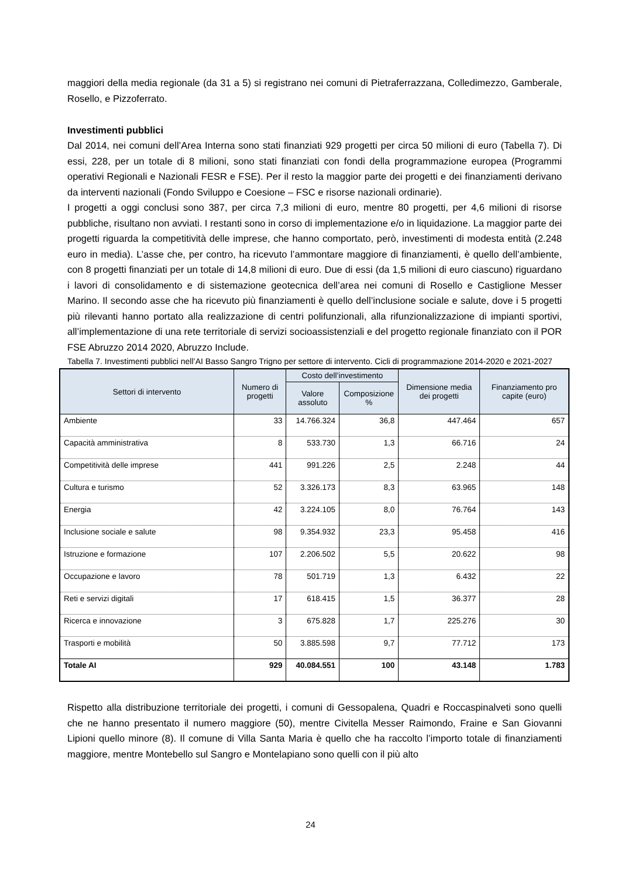maggiori della media regionale (da 31 a 5) si registrano nei comuni di Pietraferrazzana, Colledimezzo, Gamberale, Rosello, e Pizzoferrato.
Investimenti pubblici
Dal 2014, nei comuni dell’Area Interna sono stati finanziati 929 progetti per circa 50 milioni di euro (Tabella 7). Di essi, 228, per un totale di 8 milioni, sono stati finanziati con fondi della programmazione europea (Programmi operativi Regionali e Nazionali FESR e FSE). Per il resto la maggior parte dei progetti e dei finanziamenti derivano da interventi nazionali (Fondo Sviluppo e Coesione – FSC e risorse nazionali ordinarie).
I progetti a oggi conclusi sono 387, per circa 7,3 milioni di euro, mentre 80 progetti, per 4,6 milioni di risorse pubbliche, risultano non avviati. I restanti sono in corso di implementazione e/o in liquidazione. La maggior parte dei progetti riguarda la competitività delle imprese, che hanno comportato, però, investimenti di modesta entità (2.248 euro in media). L’asse che, per contro, ha ricevuto l’ammontare maggiore di finanziamenti, è quello dell’ambiente, con 8 progetti finanziati per un totale di 14,8 milioni di euro. Due di essi (da 1,5 milioni di euro ciascuno) riguardano i lavori di consolidamento e di sistemazione geotecnica dell’area nei comuni di Rosello e Castiglione Messer Marino. Il secondo asse che ha ricevuto più finanziamenti è quello dell’inclusione sociale e salute, dove i 5 progetti più rilevanti hanno portato alla realizzazione di centri polifunzionali, alla rifunzionalizzazione di impianti sportivi, all’implementazione di una rete territoriale di servizi socioassistenziali e del progetto regionale finanziato con il POR FSE Abruzzo 2014 2020, Abruzzo Include.
Tabella 7. Investimenti pubblici nell’AI Basso Sangro Trigno per settore di intervento. Cicli di programmazione 2014-2020 e 2021-2027
| Settori di intervento | Numero di progetti | Costo dell’investimento | | Dimensione media dei progetti | Finanziamento pro capite (euro) |
| --- | --- | --- | --- | --- | --- |
| | | Valore assoluto | Composizione % | | |
| Ambiente | 33 | 14.766.324 | 36,8 | 447.464 | 657 |
| Capacità amministrativa | 8 | 533.730 | 1,3 | 66.716 | 24 |
| Competitività delle imprese | 441 | 991.226 | 2,5 | 2.248 | 44 |
| Cultura e turismo | 52 | 3.326.173 | 8,3 | 63.965 | 148 |
| Energia | 42 | 3.224.105 | 8,0 | 76.764 | 143 |
| Inclusione sociale e salute | 98 | 9.354.932 | 23,3 | 95.458 | 416 |
| Istruzione e formazione | 107 | 2.206.502 | 5,5 | 20.622 | 98 |
| Occupazione e lavoro | 78 | 501.719 | 1,3 | 6.432 | 22 |
| Reti e servizi digitali | 17 | 618.415 | 1,5 | 36.377 | 28 |
| Ricerca e innovazione | 3 | 675.828 | 1,7 | 225.276 | 30 |
| Trasporti e mobilità | 50 | 3.885.598 | 9,7 | 77.712 | 173 |
| Totale AI | 929 | 40.084.551 | 100 | 43.148 | 1.783 |
Rispetto alla distribuzione territoriale dei progetti, i comuni di Gessopalena, Quadri e Roccaspinalveti sono quelli che ne hanno presentato il numero maggiore (50), mentre Civitella Messer Raimondo, Fraine e San Giovanni Lipioni quello minore (8). Il comune di Villa Santa Maria è quello che ha raccolto l’importo totale di finanziamenti maggiore, mentre Montebello sul Sangro e Montelapiano sono quelli con il più alto
24